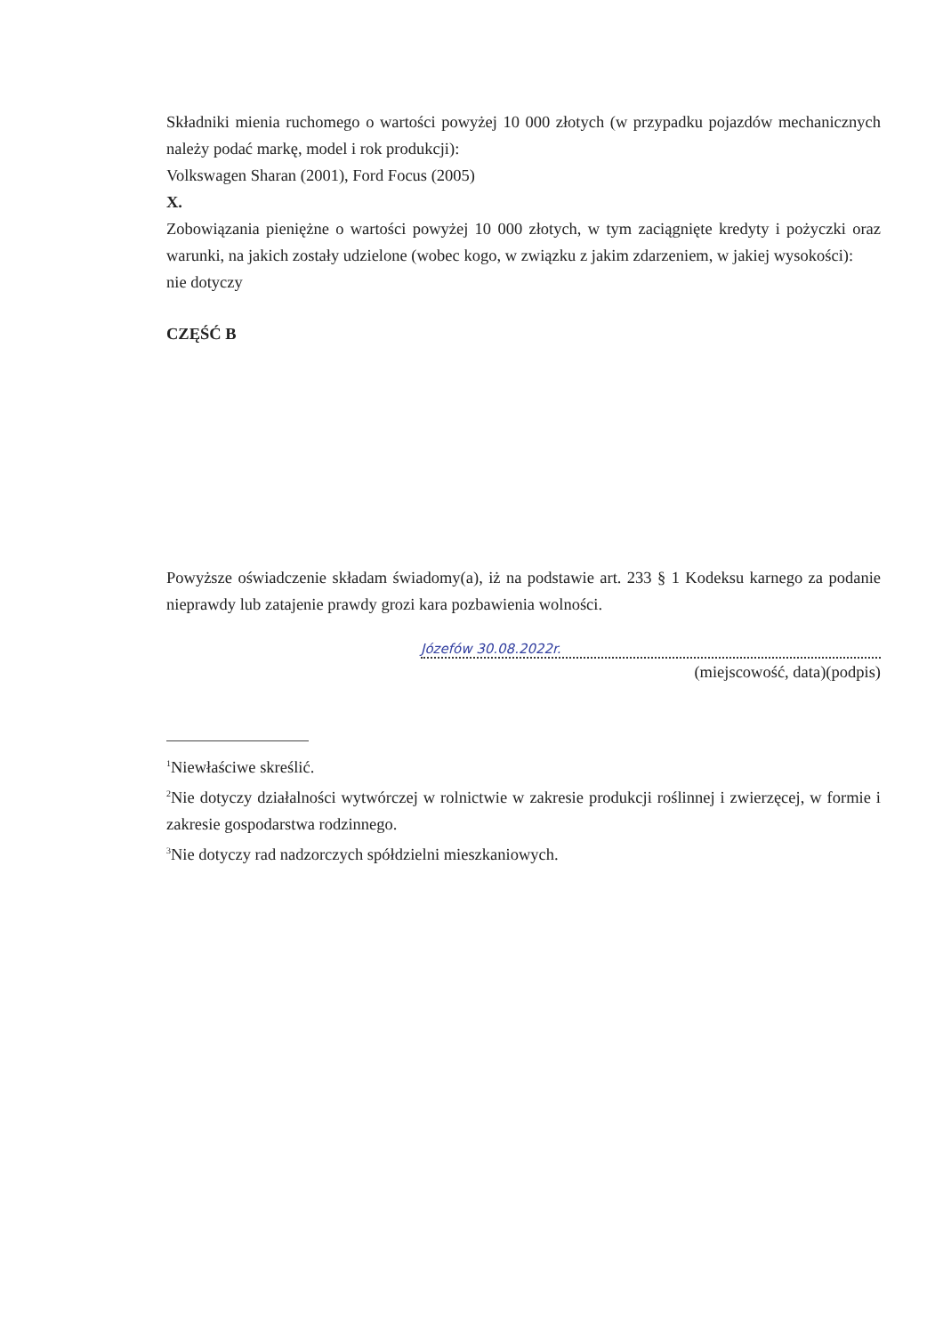Składniki mienia ruchomego o wartości powyżej 10 000 złotych (w przypadku pojazdów mechanicznych należy podać markę, model i rok produkcji):
Volkswagen Sharan (2001), Ford Focus (2005)
X.
Zobowiązania pieniężne o wartości powyżej 10 000 złotych, w tym zaciągnięte kredyty i pożyczki oraz warunki, na jakich zostały udzielone (wobec kogo, w związku z jakim zdarzeniem, w jakiej wysokości):
nie dotyczy
CZĘŚĆ B
Powyższe oświadczenie składam świadomy(a), iż na podstawie art. 233 § 1 Kodeksu karnego za podanie nieprawdy lub zatajenie prawdy grozi kara pozbawienia wolności.
Józefów 30.08.2022r.
(miejscowość, data)(podpis)
<sup>1</sup> Niewłaściwe skreślić.
<sup>2</sup> Nie dotyczy działalności wytwórczej w rolnictwie w zakresie produkcji roślinnej i zwierzęcej, w formie i zakresie gospodarstwa rodzinnego.
<sup>3</sup> Nie dotyczy rad nadzorczych spółdzielni mieszkaniowych.